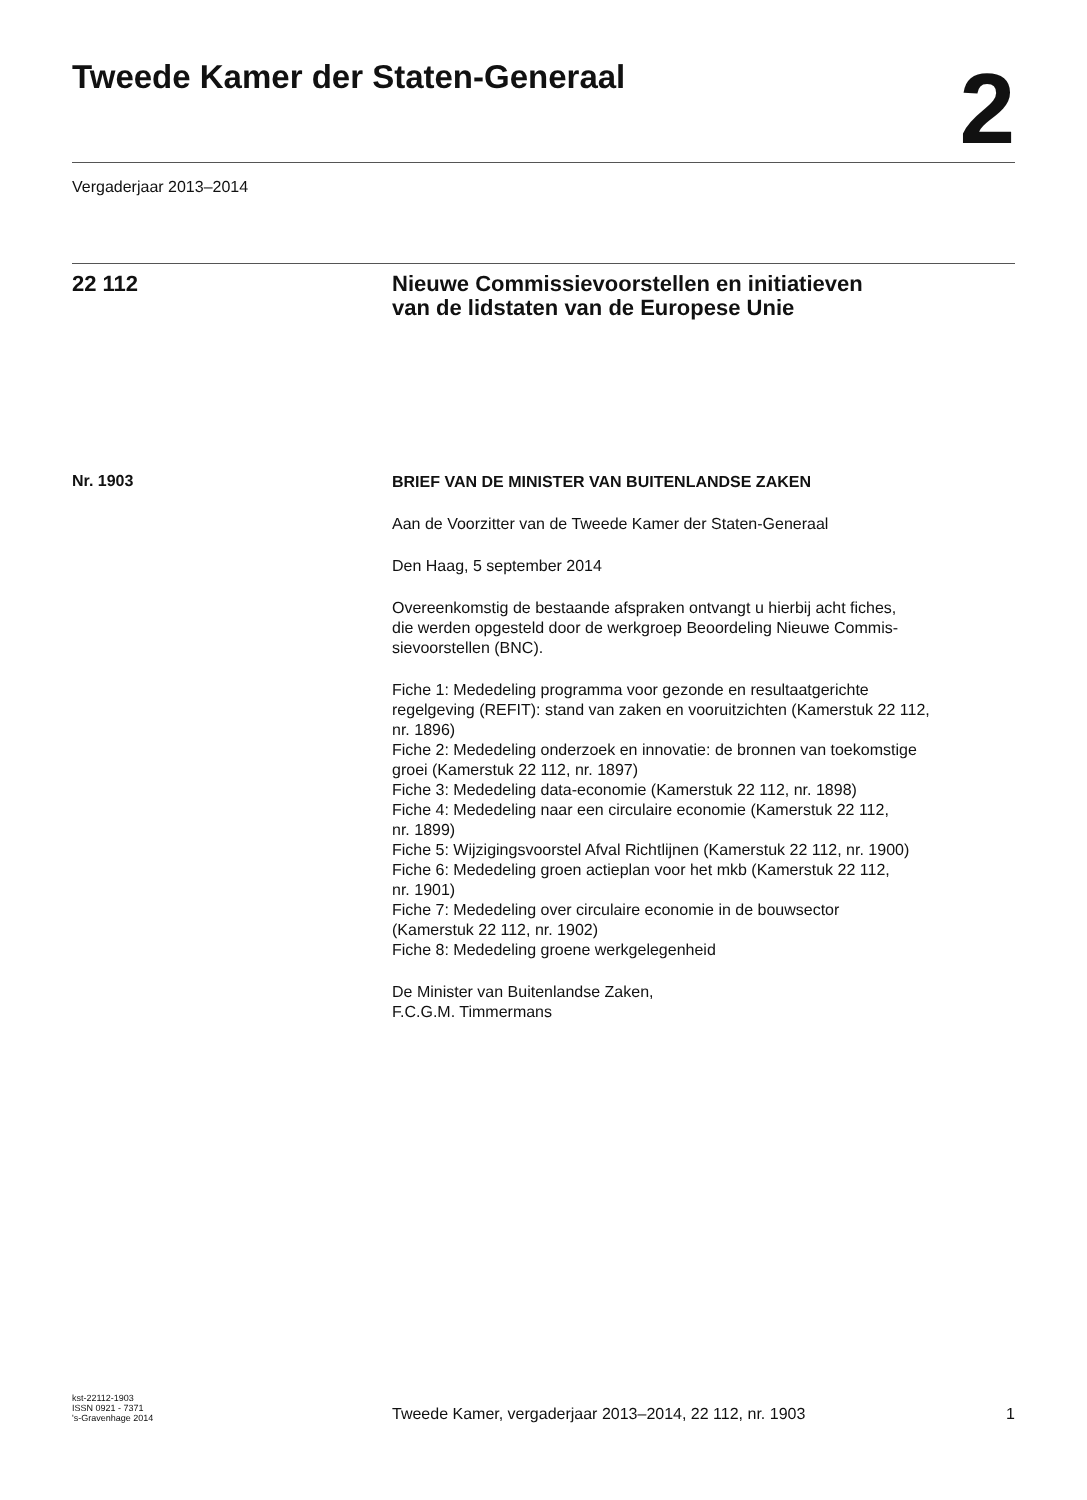Tweede Kamer der Staten-Generaal
2
Vergaderjaar 2013–2014
22 112 Nieuwe Commissievoorstellen en initiatieven
van de lidstaten van de Europese Unie
Nr. 1903
BRIEF VAN DE MINISTER VAN BUITENLANDSE ZAKEN
Aan de Voorzitter van de Tweede Kamer der Staten-Generaal
Den Haag, 5 september 2014
Overeenkomstig de bestaande afspraken ontvangt u hierbij acht fiches,
die werden opgesteld door de werkgroep Beoordeling Nieuwe Commis-
sievoorstellen (BNC).
Fiche 1: Mededeling programma voor gezonde en resultaatgerichte
regelgeving (REFIT): stand van zaken en vooruitzichten (Kamerstuk 22 112,
nr. 1896)
Fiche 2: Mededeling onderzoek en innovatie: de bronnen van toekomstige
groei (Kamerstuk 22 112, nr. 1897)
Fiche 3: Mededeling data-economie (Kamerstuk 22 112, nr. 1898)
Fiche 4: Mededeling naar een circulaire economie (Kamerstuk 22 112,
nr. 1899)
Fiche 5: Wijzigingsvoorstel Afval Richtlijnen (Kamerstuk 22 112, nr. 1900)
Fiche 6: Mededeling groen actieplan voor het mkb (Kamerstuk 22 112,
nr. 1901)
Fiche 7: Mededeling over circulaire economie in de bouwsector
(Kamerstuk 22 112, nr. 1902)
Fiche 8: Mededeling groene werkgelegenheid
De Minister van Buitenlandse Zaken,
F.C.G.M. Timmermans
kst-22112-1903
ISSN 0921 - 7371
's-Gravenhage 2014
Tweede Kamer, vergaderjaar 2013–2014, 22 112, nr. 1903
1